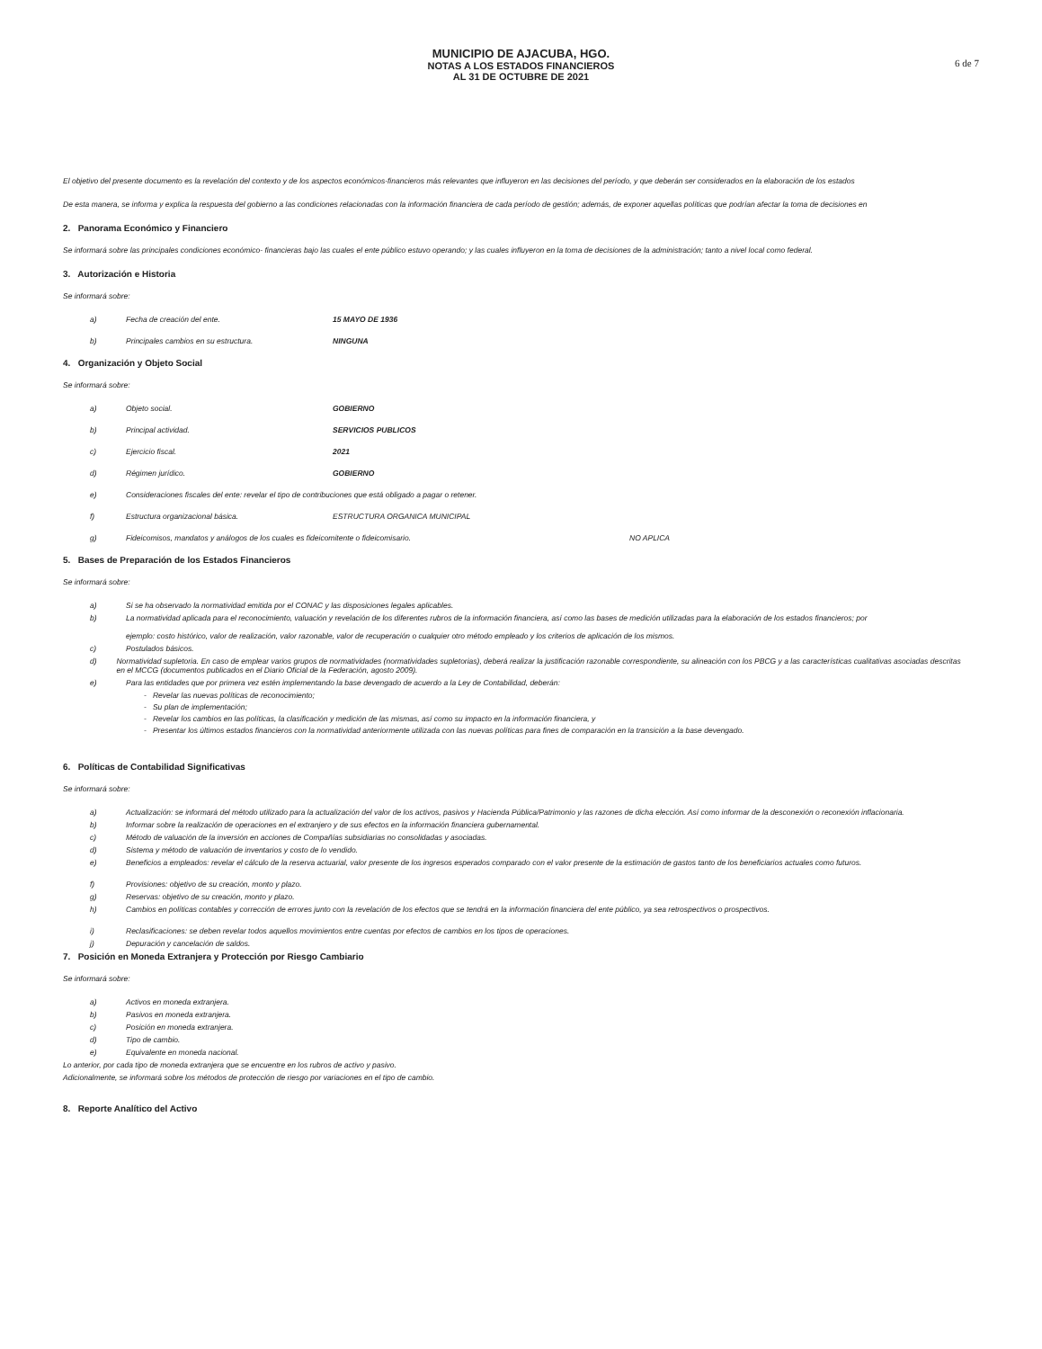6 de 7
MUNICIPIO DE AJACUBA, HGO.
NOTAS A LOS ESTADOS FINANCIEROS
AL 31 DE OCTUBRE DE 2021
El objetivo del presente documento es la revelación del contexto y de los aspectos económicos-financieros más relevantes que influyeron en las decisiones del período, y que deberán ser considerados en la elaboración de los estados
De esta manera, se informa y explica la respuesta del gobierno a las condiciones relacionadas con la información financiera de cada período de gestión; además, de exponer aquellas políticas que podrían afectar la toma de decisiones en
2. Panorama Económico y Financiero
Se informará sobre las principales condiciones económico- financieras bajo las cuales el ente público estuvo operando; y las cuales influyeron en la toma de decisiones de la administración; tanto a nivel local como federal.
3. Autorización e Historia
Se informará sobre:
a) Fecha de creación del ente. 15 MAYO DE 1936
b) Principales cambios en su estructura. NINGUNA
4. Organización y Objeto Social
Se informará sobre:
a) Objeto social. GOBIERNO
b) Principal actividad. SERVICIOS PUBLICOS
c) Ejercicio fiscal. 2021
d) Régimen jurídico. GOBIERNO
e) Consideraciones fiscales del ente: revelar el tipo de contribuciones que está obligado a pagar o retener.
f) Estructura organizacional básica. ESTRUCTURA ORGANICA MUNICIPAL
g) Fideicomisos, mandatos y análogos de los cuales es fideicomitente o fideicomisario. NO APLICA
5. Bases de Preparación de los Estados Financieros
Se informará sobre:
a) Si se ha observado la normatividad emitida por el CONAC y las disposiciones legales aplicables.
b) La normatividad aplicada para el reconocimiento, valuación y revelación de los diferentes rubros de la información financiera, así como las bases de medición utilizadas para la elaboración de los estados financieros; por
ejemplo: costo histórico, valor de realización, valor razonable, valor de recuperación o cualquier otro método empleado y los criterios de aplicación de los mismos.
c) Postulados básicos.
d) Normatividad supletoria. En caso de emplear varios grupos de normatividades (normatividades supletorias), deberá realizar la justificación razonable correspondiente, su alineación con los PBCG y a las características cualitativas asociadas descritas en el MCCG (documentos publicados en el Diario Oficial de la Federación, agosto 2009).
e) Para las entidades que por primera vez estén implementando la base devengado de acuerdo a la Ley de Contabilidad, deberán:
- Revelar las nuevas políticas de reconocimiento;
- Su plan de implementación;
- Revelar los cambios en las políticas, la clasificación y medición de las mismas, así como su impacto en la información financiera, y
- Presentar los últimos estados financieros con la normatividad anteriormente utilizada con las nuevas políticas para fines de comparación en la transición a la base devengado.
6. Políticas de Contabilidad Significativas
Se informará sobre:
a) Actualización: se informará del método utilizado para la actualización del valor de los activos, pasivos y Hacienda Pública/Patrimonio y las razones de dicha elección. Así como informar de la desconexión o reconexión inflacionaria.
b) Informar sobre la realización de operaciones en el extranjero y de sus efectos en la información financiera gubernamental.
c) Método de valuación de la inversión en acciones de Compañías subsidiarias no consolidadas y asociadas.
d) Sistema y método de valuación de inventarios y costo de lo vendido.
e) Beneficios a empleados: revelar el cálculo de la reserva actuarial, valor presente de los ingresos esperados comparado con el valor presente de la estimación de gastos tanto de los beneficiarios actuales como futuros.
f) Provisiones: objetivo de su creación, monto y plazo.
g) Reservas: objetivo de su creación, monto y plazo.
h) Cambios en políticas contables y corrección de errores junto con la revelación de los efectos que se tendrá en la información financiera del ente público, ya sea retrospectivos o prospectivos.
i) Reclasificaciones: se deben revelar todos aquellos movimientos entre cuentas por efectos de cambios en los tipos de operaciones.
j) Depuración y cancelación de saldos.
7. Posición en Moneda Extranjera y Protección por Riesgo Cambiario
Se informará sobre:
a) Activos en moneda extranjera.
b) Pasivos en moneda extranjera.
c) Posición en moneda extranjera.
d) Tipo de cambio.
e) Equivalente en moneda nacional.
Lo anterior, por cada tipo de moneda extranjera que se encuentre en los rubros de activo y pasivo.
Adicionalmente, se informará sobre los métodos de protección de riesgo por variaciones en el tipo de cambio.
8. Reporte Analítico del Activo